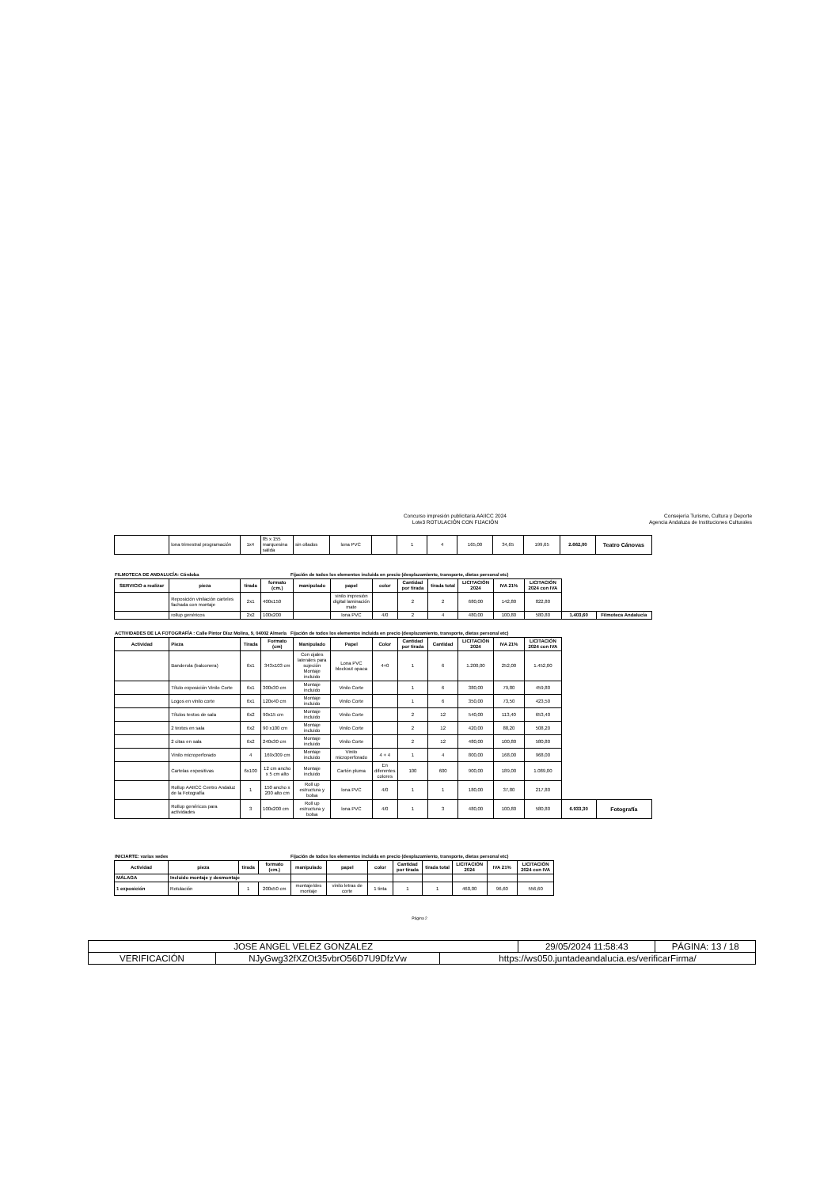Concurso impresión publicitaria AAIICC 2024
Lote3 ROTULACIÓN CON FIJACIÓN
Consejería Turismo, Cultura y Deporte
Agencia Andaluza de Instituciones Culturales
| | lona trimestral programación | 1x4 | 85 x 155 marquesina salida | sin ollados | lona PVC | | 1 | 4 | 165,00 | 34,65 | 199,65 | 2.662,00 | Teatro Cánovas |
FILMOTECA DE ANDALUCÍA: Córdoba Fijación de todos los elementos incluida en precio (desplazamiento, transporte, dietas personal etc)
| SERVICIO a realizar | pieza | tirada | formato (cm.) | manipulado | papel | color | Cantidad por tirada | tirada total | LICITACIÓN 2024 | IVA 21% | LICITACIÓN 2024 con IVA | | |
| --- | --- | --- | --- | --- | --- | --- | --- | --- | --- | --- | --- | --- | --- |
| | Reposición vinilación carteles fachada con montaje | 2x1 | 400x150 | | vinilo impresión digital laminación mate | | 2 | 2 | 680,00 | 142,80 | 822,80 | | |
| | rollup genéricos | 2x2 | 100x200 | | lona PVC | 4/0 | 2 | 4 | 480,00 | 100,80 | 580,80 | 1.403,60 | Filmoteca Andalucía |
ACTIVIDADES DE LA FOTOGRAFÍA : Calle Pintor Díaz Molina, 9, 04002 Almería Fijación de todos los elementos incluida en precio (desplazamiento, transporte, dietas personal etc)
| Actividad | Pieza | Tirada | Formato (cm) | Manipulado | Papel | Color | Cantidad por tirada | Cantidad | LICITACIÓN 2024 | IVA 21% | LICITACIÓN 2024 con IVA | | |
| --- | --- | --- | --- | --- | --- | --- | --- | --- | --- | --- | --- | --- | --- |
| | Banderola (balconera) | 6x1 | 343x103 cm | Con ojales laterales para sujeción Montaje incluido | Lona PVC blockout opaca | 4+0 | 1 | 6 | 1.200,00 | 252,00 | 1.452,00 | | |
| | Título exposición Vinilo Corte | 6x1 | 300x30 cm | Montaje incluido | Vinilo Corte | | 1 | 6 | 380,00 | 79,80 | 459,80 | | |
| | Logos en vinilo corte | 6x1 | 120x40 cm | Montaje incluido | Vinilo Corte | | 1 | 6 | 350,00 | 73,50 | 423,50 | | |
| | Títulos textos de sala | 6x2 | 90x15 cm | Montaje incluido | Vinilo Corte | | 2 | 12 | 540,00 | 113,40 | 653,40 | | |
| | 2 textos en sala | 6x2 | 90 x100 cm | Montaje incluido | Vinilo Corte | | 2 | 12 | 420,00 | 88,20 | 508,20 | | |
| | 2 citas en sala | 6x2 | 240x30 cm | Montaje incluido | Vinilo Corte | | 2 | 12 | 480,00 | 100,80 | 580,80 | | |
| | Vinilo microperforado | 4 | 169x309 cm | Montaje incluido | Vinilo microperforado | 4 + 4 | 1 | 4 | 800,00 | 168,00 | 968,00 | | |
| | Cartelas expositivas | 6x100 | 12 cm ancho x 5 cm alto | Montaje incluido | Cartón pluma | En diferentes colores | 100 | 600 | 900,00 | 189,00 | 1.089,00 | | |
| | Rollup AAIICC Centro Andaluz de la Fotografía | 1 | 150 ancho x 200 alto cm | Roll up estructura y bolsa | lona PVC | 4/0 | 1 | 1 | 180,00 | 37,80 | 217,80 | | |
| | Rollup genéricos para actividades | 3 | 100x200 cm | Roll up estructura y bolsa | lona PVC | 4/0 | 1 | 3 | 480,00 | 100,80 | 580,80 | 6.933,30 | Fotografía |
INICIARTE: varias sedes Fijación de todos los elementos incluida en precio (desplazamiento, transporte, dietas personal etc)
| Actividad | pieza | tirada | formato (cm.) | manipulado | papel | color | Cantidad por tirada | tirada total | LICITACIÓN 2024 | IVA 21% | LICITACIÓN 2024 con IVA |
| --- | --- | --- | --- | --- | --- | --- | --- | --- | --- | --- | --- |
| MÁLAGA | Incluido montaje y desmontaje | | | | | | | | | | |
| 1 exposición | Rotulación | 1 | 200x50 cm | montaje/des montaje | vinilo letras de corte | 1 tinta | 1 | 1 | 460,00 | 96,60 | 556,60 |
Página 2
| JOSE ANGEL VELEZ GONZALEZ | | | 29/05/2024 11:58:43 | PÁGINA: 13 / 18 |
| VERIFICACIÓN | NJyGwg32fXZOt35vbrO56D7U9DfzVw | https://ws050.juntadeandalucia.es/verificarFirma/ | | |